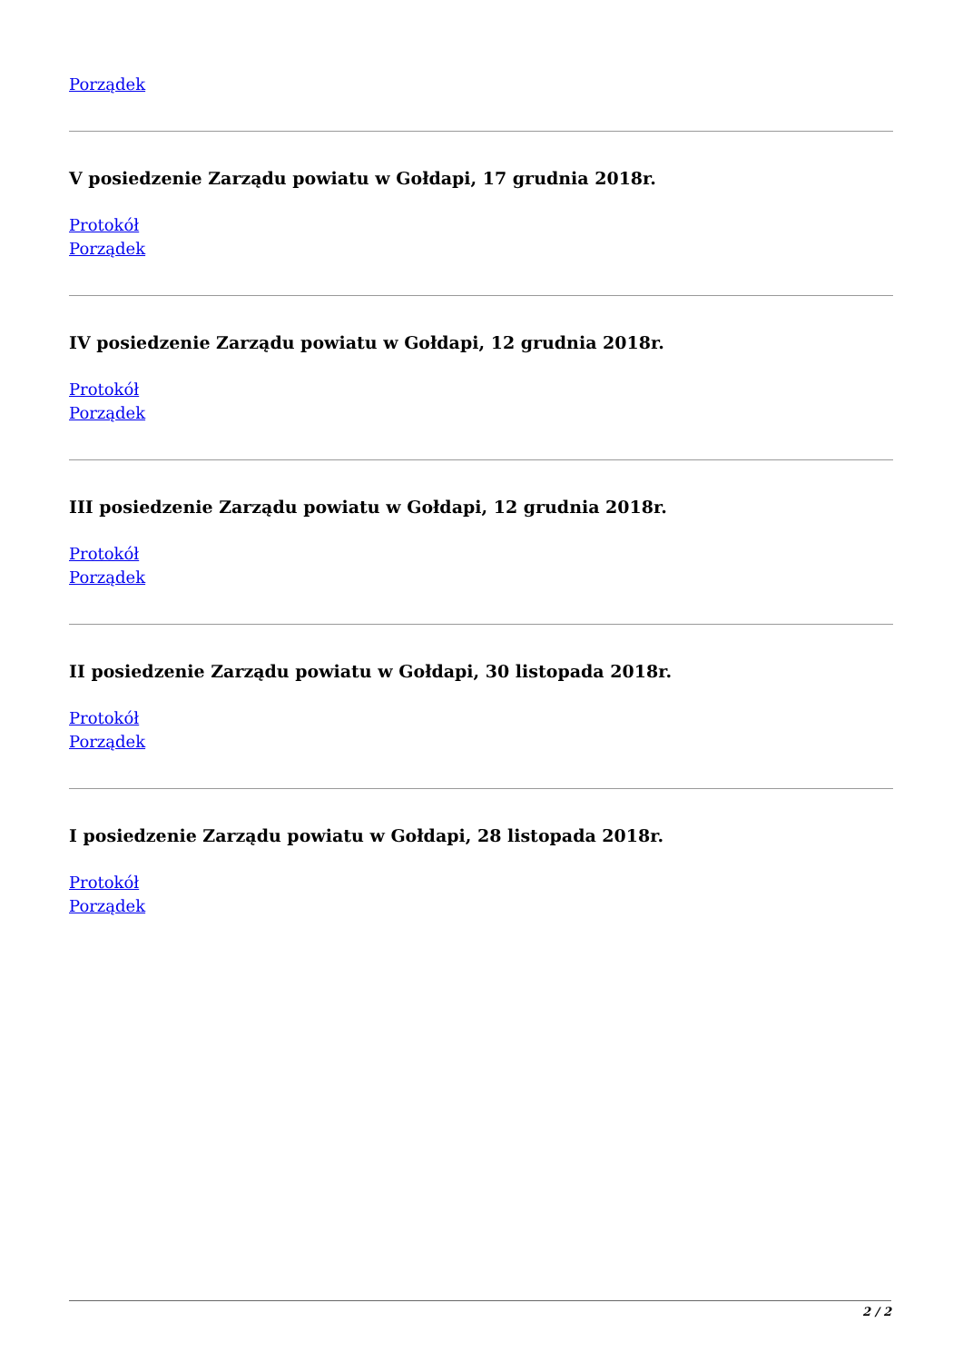Porządek
V posiedzenie Zarządu powiatu w Gołdapi, 17 grudnia 2018r.
Protokół
Porządek
IV posiedzenie Zarządu powiatu w Gołdapi, 12 grudnia 2018r.
Protokół
Porządek
III posiedzenie Zarządu powiatu w Gołdapi, 12 grudnia 2018r.
Protokół
Porządek
II posiedzenie Zarządu powiatu w Gołdapi, 30 listopada 2018r.
Protokół
Porządek
I posiedzenie Zarządu powiatu w Gołdapi, 28 listopada 2018r.
Protokół
Porządek
2 / 2